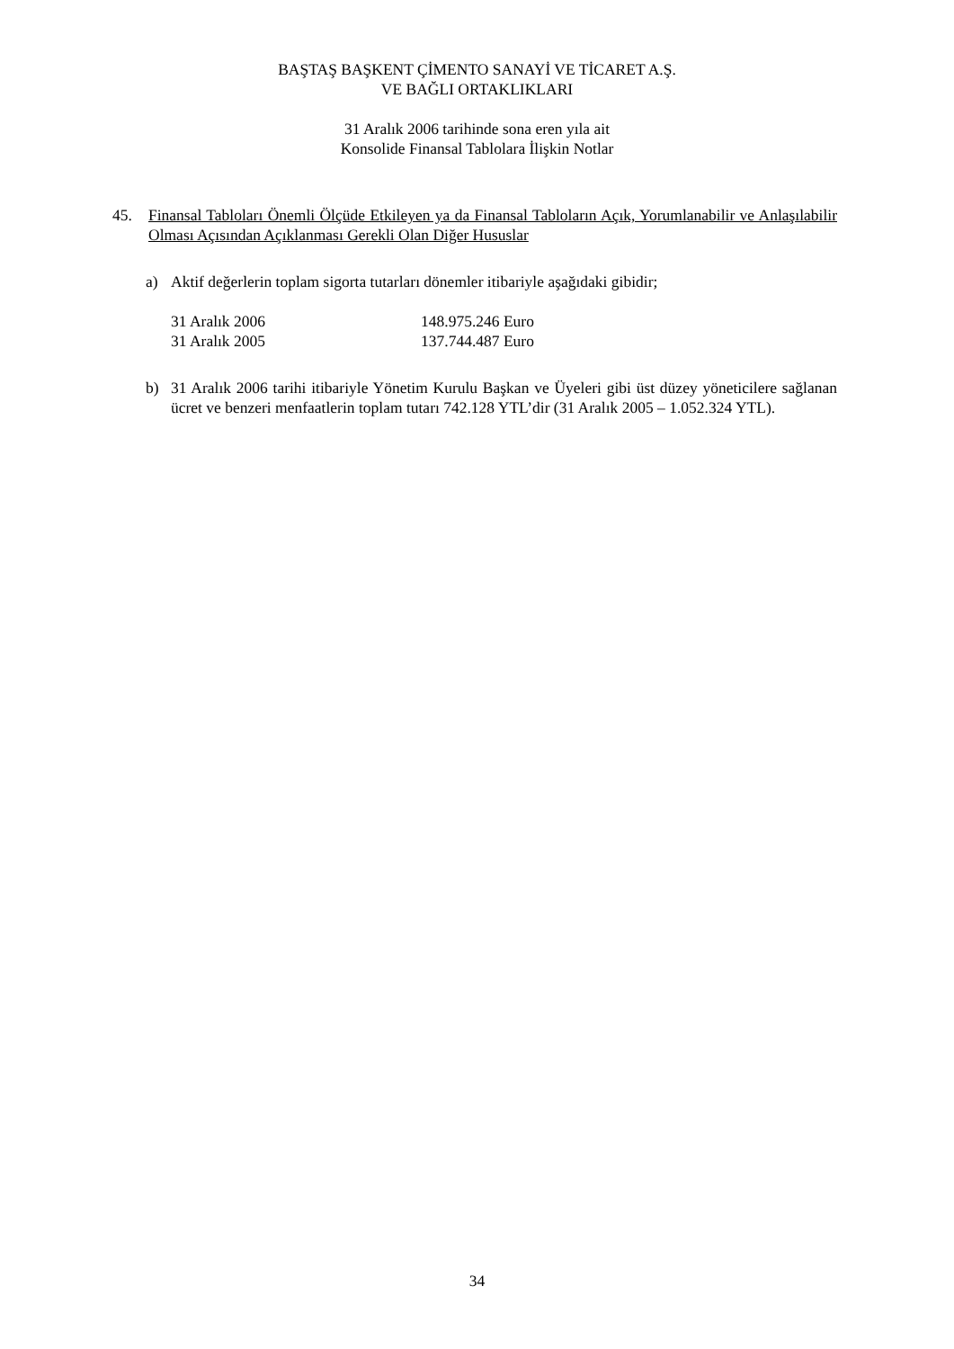BAŞTAŞ BAŞKENT ÇİMENTO SANAYİ VE TİCARET A.Ş.
VE BAĞLI ORTAKLIKLARI
31 Aralık 2006 tarihinde sona eren yıla ait
Konsolide Finansal Tablolara İlişkin Notlar
45. Finansal Tabloları Önemli Ölçüde Etkileyen ya da Finansal Tabloların Açık, Yorumlanabilir ve Anlaşılabilir Olması Açısından Açıklanması Gerekli Olan Diğer Hususlar
a) Aktif değerlerin toplam sigorta tutarları dönemler itibariyle aşağıdaki gibidir;
| 31 Aralık 2006 | 148.975.246 Euro |
| 31 Aralık 2005 | 137.744.487 Euro |
b) 31 Aralık 2006 tarihi itibariyle Yönetim Kurulu Başkan ve Üyeleri gibi üst düzey yöneticilere sağlanan ücret ve benzeri menfaatlerin toplam tutarı 742.128 YTL’dir (31 Aralık 2005 – 1.052.324 YTL).
34